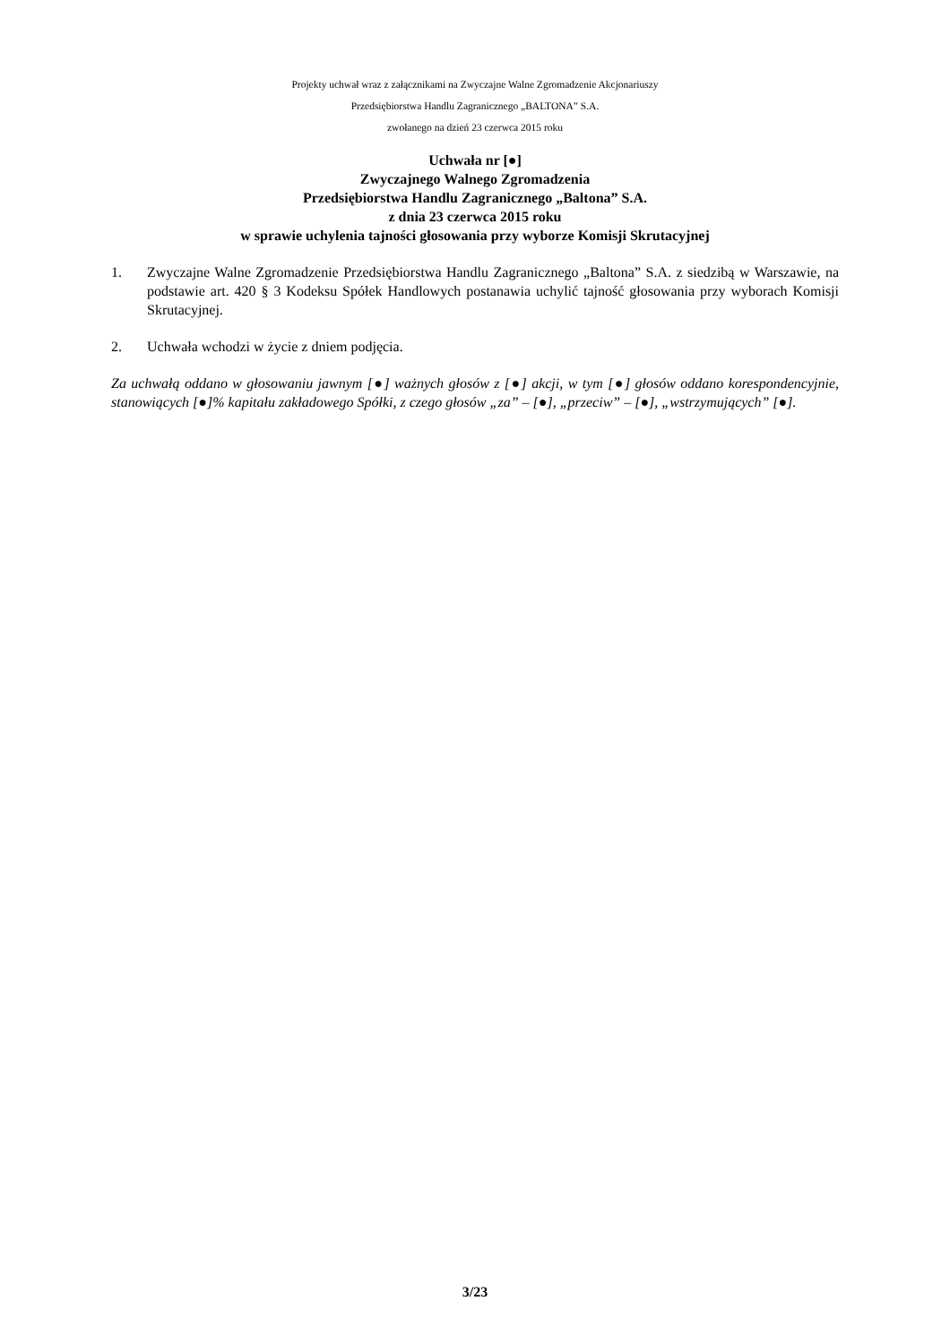Projekty uchwał wraz z załącznikami na Zwyczajne Walne Zgromadzenie Akcjonariuszy
Przedsiębiorstwa Handlu Zagranicznego „BALTONA” S.A.
zwołanego na dzień 23 czerwca 2015 roku
Uchwała nr [●]
Zwyczajnego Walnego Zgromadzenia
Przedsiębiorstwa Handlu Zagranicznego „Baltona” S.A.
z dnia 23 czerwca 2015 roku
w sprawie uchylenia tajności głosowania przy wyborze Komisji Skrutacyjnej
1. Zwyczajne Walne Zgromadzenie Przedsiębiorstwa Handlu Zagranicznego „Baltona” S.A. z siedzibą w Warszawie, na podstawie art. 420 § 3 Kodeksu Spółek Handlowych postanawia uchylić tajność głosowania przy wyborach Komisji Skrutacyjnej.
2. Uchwała wchodzi w życie z dniem podjęcia.
Za uchwałą oddano w głosowaniu jawnym [●] ważnych głosów z [●] akcji, w tym [●] głosów oddano korespondencyjnie, stanowiących [●]% kapitału zakładowego Spółki, z czego głosów „za” – [●], „przeciw” – [●], „wstrzymujących” [●].
3/23